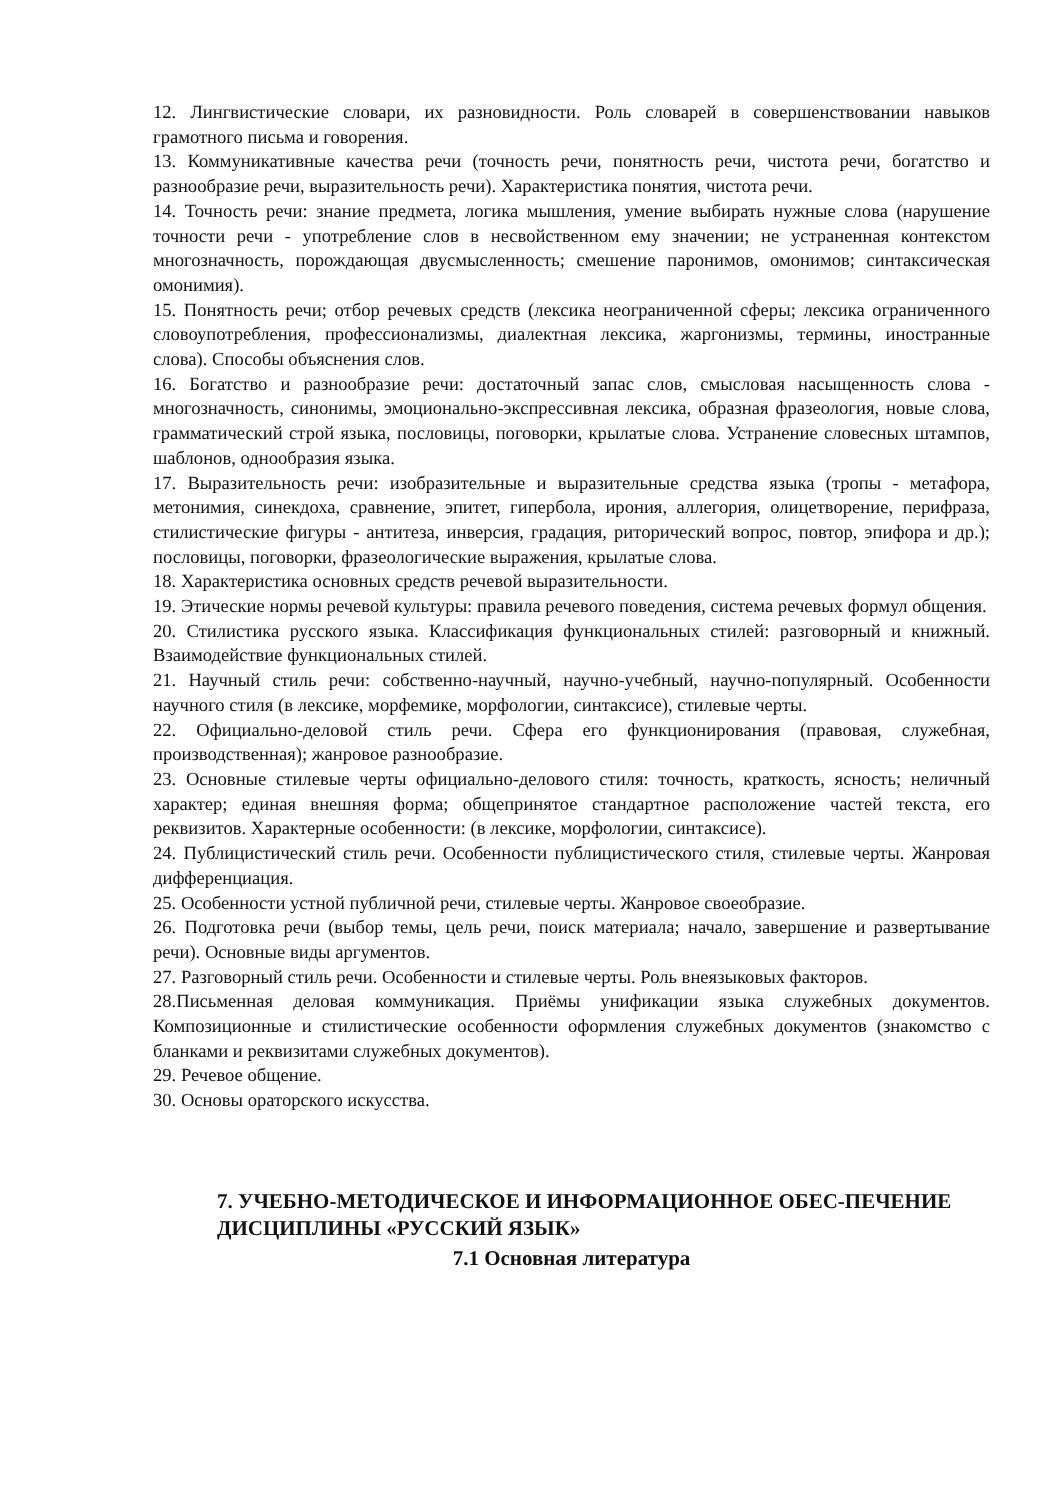12. Лингвистические словари, их разновидности. Роль словарей в совершенствовании навыков грамотного письма и говорения.
13. Коммуникативные качества речи (точность речи, понятность речи, чистота речи, богатство и разнообразие речи, выразительность речи). Характеристика понятия, чистота речи.
14. Точность речи: знание предмета, логика мышления, умение выбирать нужные слова (нарушение точности речи - употребление слов в несвойственном ему значении; не устраненная контекстом многозначность, порождающая двусмысленность; смешение паронимов, омонимов; синтаксическая омонимия).
15. Понятность речи; отбор речевых средств (лексика неограниченной сферы; лексика ограниченного словоупотребления, профессионализмы, диалектная лексика, жаргонизмы, термины, иностранные слова). Способы объяснения слов.
16. Богатство и разнообразие речи: достаточный запас слов, смысловая насыщенность слова - многозначность, синонимы, эмоционально-экспрессивная лексика, образная фразеология, новые слова, грамматический строй языка, пословицы, поговорки, крылатые слова. Устранение словесных штампов, шаблонов, однообразия языка.
17. Выразительность речи: изобразительные и выразительные средства языка (тропы - метафора, метонимия, синекдоха, сравнение, эпитет, гипербола, ирония, аллегория, олицетворение, перифраза, стилистические фигуры - антитеза, инверсия, градация, риторический вопрос, повтор, эпифора и др.); пословицы, поговорки, фразеологические выражения, крылатые слова.
18. Характеристика основных средств речевой выразительности.
19. Этические нормы речевой культуры: правила речевого поведения, система речевых формул общения.
20. Стилистика русского языка. Классификация функциональных стилей: разговорный и книжный. Взаимодействие функциональных стилей.
21. Научный стиль речи: собственно-научный, научно-учебный, научно-популярный. Особенности научного стиля (в лексике, морфемике, морфологии, синтаксисе), стилевые черты.
22. Официально-деловой стиль речи. Сфера его функционирования (правовая, служебная, производственная); жанровое разнообразие.
23. Основные стилевые черты официально-делового стиля: точность, краткость, ясность; неличный характер; единая внешняя форма; общепринятое стандартное расположение частей текста, его реквизитов. Характерные особенности: (в лексике, морфологии, синтаксисе).
24. Публицистический стиль речи. Особенности публицистического стиля, стилевые черты. Жанровая дифференциация.
25. Особенности устной публичной речи, стилевые черты. Жанровое своеобразие.
26. Подготовка речи (выбор темы, цель речи, поиск материала; начало, завершение и развертывание речи). Основные виды аргументов.
27. Разговорный стиль речи. Особенности и стилевые черты. Роль внеязыковых факторов.
28.Письменная деловая коммуникация. Приёмы унификации языка служебных документов. Композиционные и стилистические особенности оформления служебных документов (знакомство с бланками и реквизитами служебных документов).
29. Речевое общение.
30. Основы ораторского искусства.
7. УЧЕБНО-МЕТОДИЧЕСКОЕ И ИНФОРМАЦИОННОЕ ОБЕС-ПЕЧЕНИЕ ДИСЦИПЛИНЫ «РУССКИЙ ЯЗЫК»
7.1 Основная литература